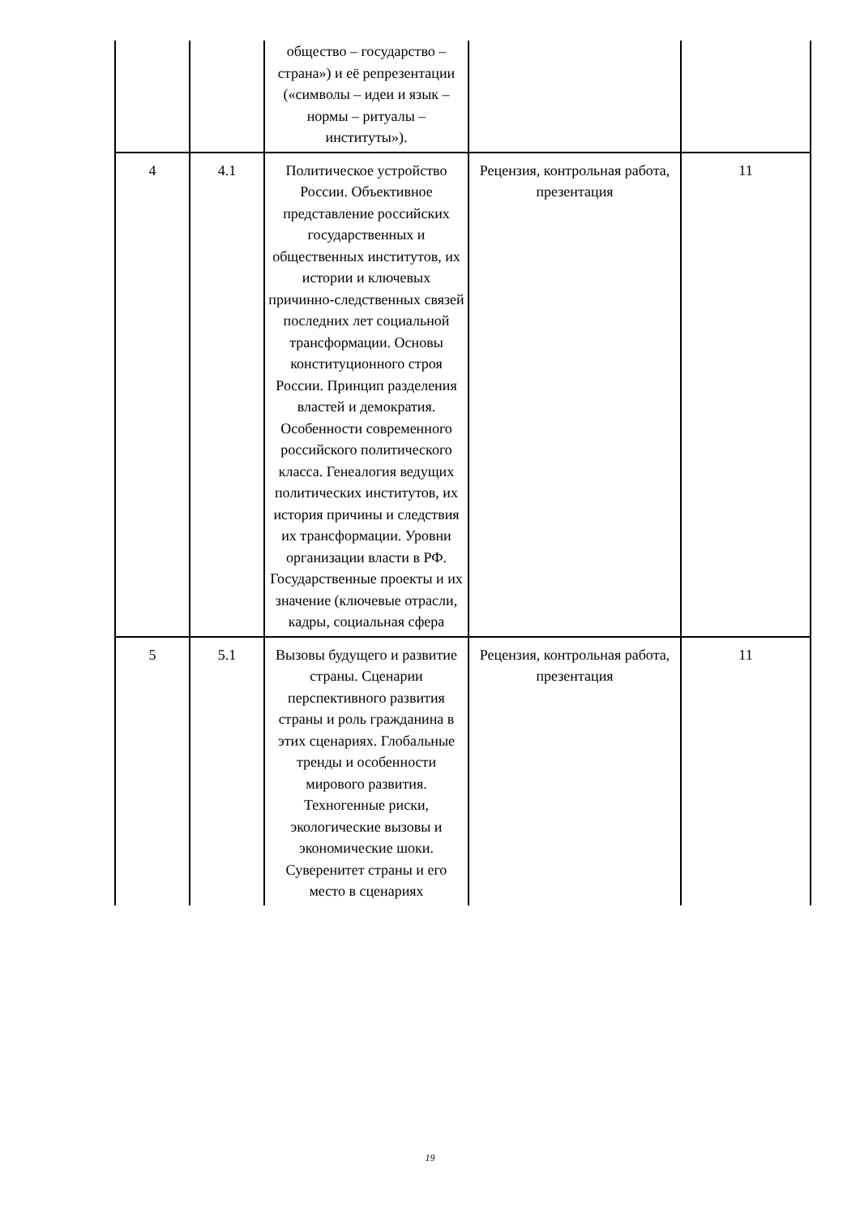| | | общество – государство – страна») и её репрезентации («символы – идеи и язык – нормы – ритуалы – институты»). | | |
| 4 | 4.1 | Политическое устройство России. Объективное представление российских государственных и общественных институтов, их истории и ключевых причинно-следственных связей последних лет социальной трансформации. Основы конституционного строя России. Принцип разделения властей и демократия. Особенности современного российского политического класса. Генеалогия ведущих политических институтов, их история причины и следствия их трансформации. Уровни организации власти в РФ. Государственные проекты и их значение (ключевые отрасли, кадры, социальная сфера | Рецензия, контрольная работа, презентация | 11 |
| 5 | 5.1 | Вызовы будущего и развитие страны. Сценарии перспективного развития страны и роль гражданина в этих сценариях. Глобальные тренды и особенности мирового развития. Техногенные риски, экологические вызовы и экономические шоки. Суверенитет страны и его место в сценариях | Рецензия, контрольная работа, презентация | 11 |
19